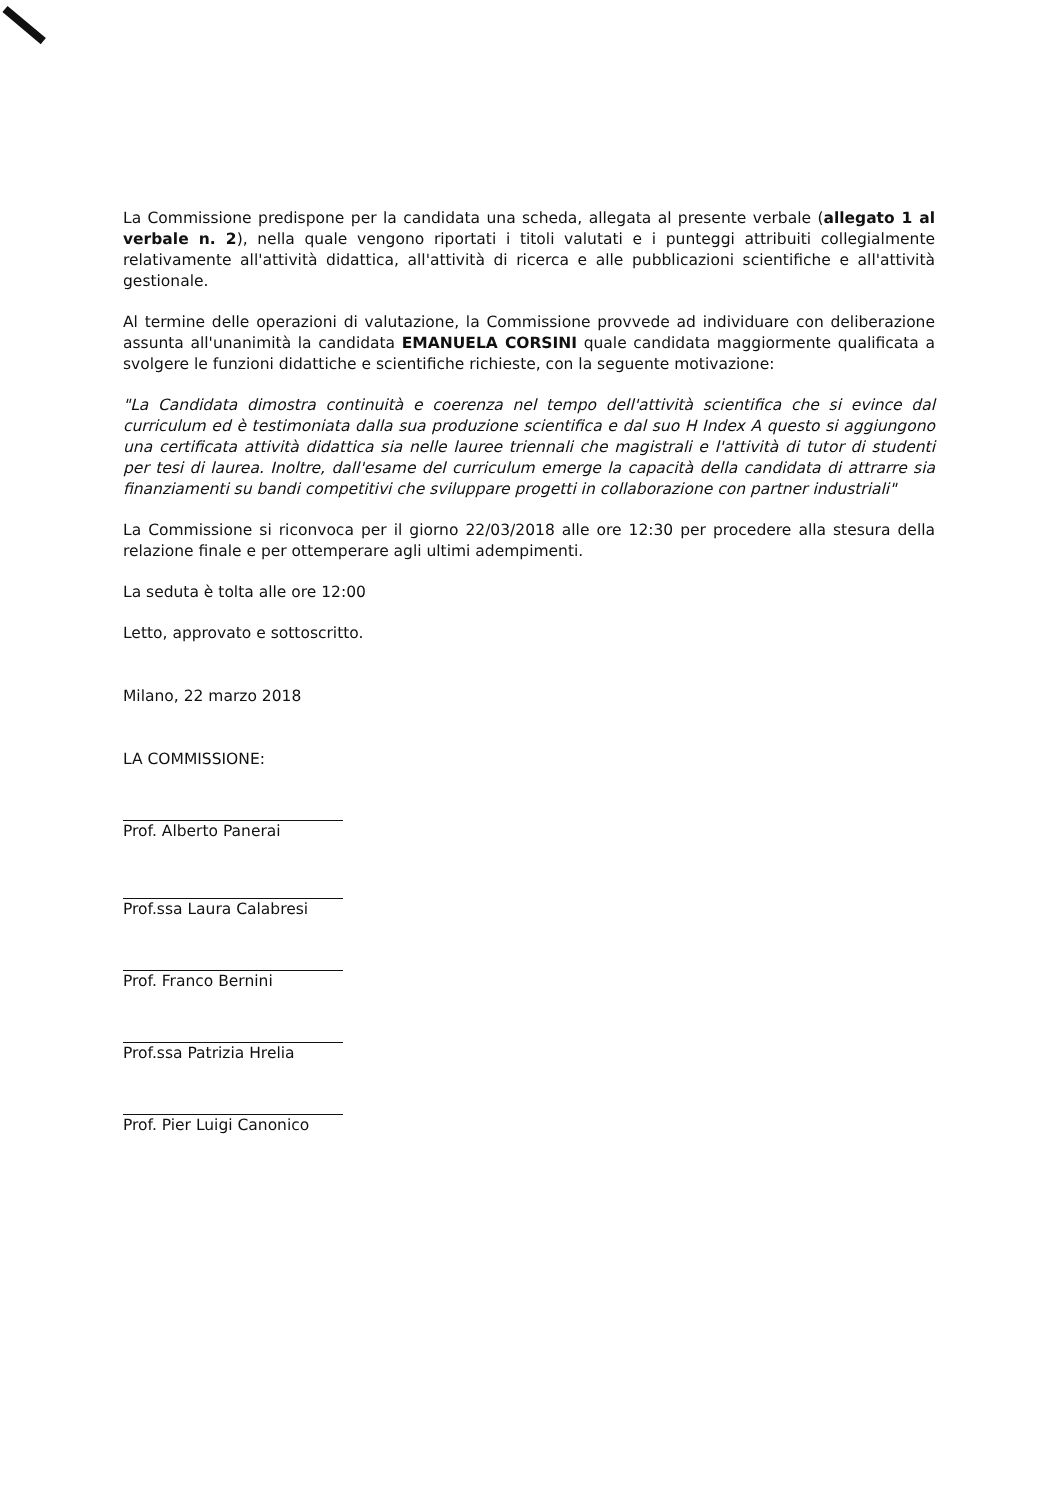La Commissione predispone per la candidata una scheda, allegata al presente verbale (allegato 1 al verbale n. 2), nella quale vengono riportati i titoli valutati e i punteggi attribuiti collegialmente relativamente all'attività didattica, all'attività di ricerca e alle pubblicazioni scientifiche e all'attività gestionale.
Al termine delle operazioni di valutazione, la Commissione provvede ad individuare con deliberazione assunta all'unanimità la candidata EMANUELA CORSINI quale candidata maggiormente qualificata a svolgere le funzioni didattiche e scientifiche richieste, con la seguente motivazione:
"La Candidata dimostra continuità e coerenza nel tempo dell'attività scientifica che si evince dal curriculum ed è testimoniata dalla sua produzione scientifica e dal suo H Index A questo si aggiungono una certificata attività didattica sia nelle lauree triennali che magistrali e l'attività di tutor di studenti per tesi di laurea. Inoltre, dall'esame del curriculum emerge la capacità della candidata di attrarre sia finanziamenti su bandi competitivi che sviluppare progetti in collaborazione con partner industriali"
La Commissione si riconvoca per il giorno 22/03/2018 alle ore 12:30 per procedere alla stesura della relazione finale e per ottemperare agli ultimi adempimenti.
La seduta è tolta alle ore 12:00
Letto, approvato e sottoscritto.
Milano, 22 marzo 2018
LA COMMISSIONE:
Prof. Alberto Panerai
Prof.ssa Laura Calabresi
Prof. Franco Bernini
Prof.ssa Patrizia Hrelia
Prof. Pier Luigi Canonico